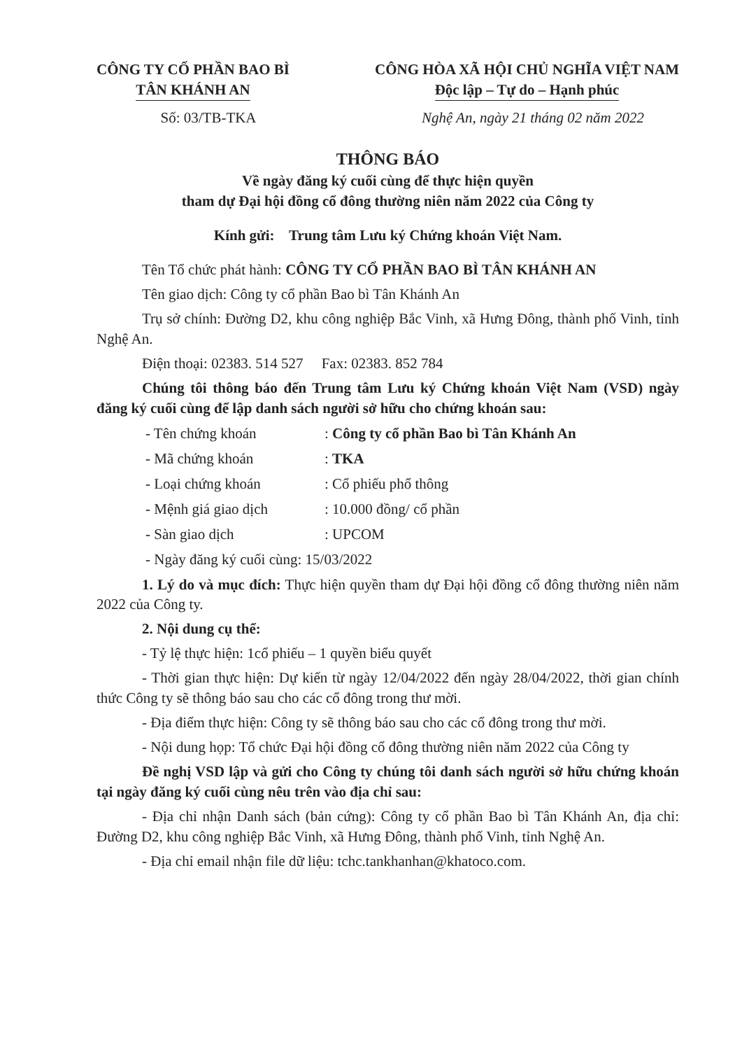CÔNG TY CỔ PHẦN BAO BÌ
TÂN KHÁNH AN
CÔNG HÒA XÃ HỘI CHỦ NGHĨA VIỆT NAM
Độc lập – Tự do – Hạnh phúc
Số: 03/TB-TKA Nghệ An, ngày 21 tháng 02 năm 2022
THÔNG BÁO
Về ngày đăng ký cuối cùng để thực hiện quyền
tham dự Đại hội đồng cổ đông thường niên năm 2022 của Công ty
Kính gửi: Trung tâm Lưu ký Chứng khoán Việt Nam.
Tên Tổ chức phát hành: CÔNG TY CỔ PHẦN BAO BÌ TÂN KHÁNH AN
Tên giao dịch: Công ty cổ phần Bao bì Tân Khánh An
Trụ sở chính: Đường D2, khu công nghiệp Bắc Vinh, xã Hưng Đông, thành phố Vinh, tỉnh Nghệ An.
Điện thoại: 02383. 514 527 Fax: 02383. 852 784
Chúng tôi thông báo đến Trung tâm Lưu ký Chứng khoán Việt Nam (VSD) ngày đăng ký cuối cùng để lập danh sách người sở hữu cho chứng khoán sau:
- Tên chứng khoán : Công ty cổ phần Bao bì Tân Khánh An
- Mã chứng khoán : TKA
- Loại chứng khoán : Cổ phiếu phổ thông
- Mệnh giá giao dịch : 10.000 đồng/ cổ phần
- Sàn giao dịch : UPCOM
- Ngày đăng ký cuối cùng: 15/03/2022
1. Lý do và mục đích: Thực hiện quyền tham dự Đại hội đồng cổ đông thường niên năm 2022 của Công ty.
2. Nội dung cụ thể:
- Tỷ lệ thực hiện: 1cổ phiếu – 1 quyền biểu quyết
- Thời gian thực hiện: Dự kiến từ ngày 12/04/2022 đến ngày 28/04/2022, thời gian chính thức Công ty sẽ thông báo sau cho các cổ đông trong thư mời.
- Địa điểm thực hiện: Công ty sẽ thông báo sau cho các cổ đông trong thư mời.
- Nội dung họp: Tổ chức Đại hội đồng cổ đông thường niên năm 2022 của Công ty
Đề nghị VSD lập và gửi cho Công ty chúng tôi danh sách người sở hữu chứng khoán tại ngày đăng ký cuối cùng nêu trên vào địa chỉ sau:
- Địa chỉ nhận Danh sách (bản cứng): Công ty cổ phần Bao bì Tân Khánh An, địa chỉ: Đường D2, khu công nghiệp Bắc Vinh, xã Hưng Đông, thành phố Vinh, tỉnh Nghệ An.
- Địa chỉ email nhận file dữ liệu: tchc.tankhanhan@khatoco.com.